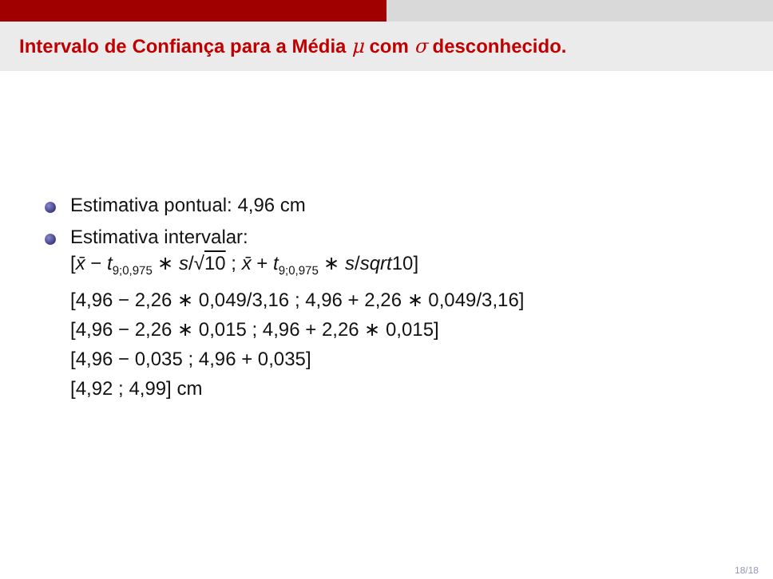Intervalo de Confiança para a Média μ com σ desconhecido.
Estimativa pontual: 4,96 cm
Estimativa intervalar:
[x̄ − t<sub>9;0,975</sub> ∗ s/√10 ; x̄ + t<sub>9;0,975</sub> ∗ s/sqrt10]
[4,96 − 2,26 ∗ 0,049/3,16 ; 4,96 + 2,26 ∗ 0,049/3,16]
[4,96 − 2,26 ∗ 0,015 ; 4,96 + 2,26 ∗ 0,015]
[4,96 − 0,035 ; 4,96 + 0,035]
[4,92 ; 4,99] cm
18/18